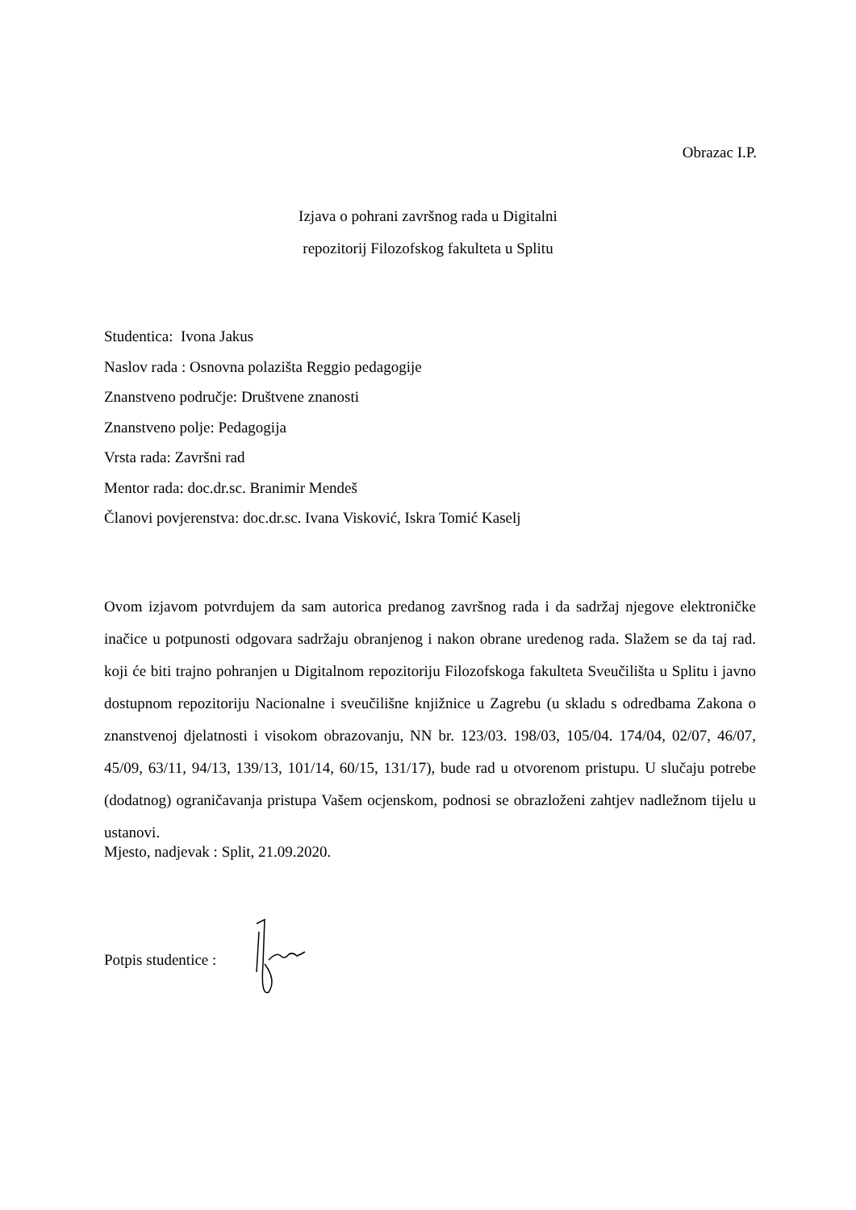Obrazac I.P.
Izjava o pohrani završnog rada u Digitalni
repozitorij Filozofskog fakulteta u Splitu
Studentica: Ivona Jakus
Naslov rada : Osnovna polazišta Reggio pedagogije
Znanstveno područje: Društvene znanosti
Znanstveno polje: Pedagogija
Vrsta rada: Završni rad
Mentor rada: doc.dr.sc. Branimir Mendeš
Članovi povjerenstva: doc.dr.sc. Ivana Visković, Iskra Tomić Kaselj
Ovom izjavom potvrdujem da sam autorica predanog završnog rada i da sadržaj njegove elektroničke inačice u potpunosti odgovara sadržaju obranjenog i nakon obrane uredenog rada. Slažem se da taj rad. koji će biti trajno pohranjen u Digitalnom repozitoriju Filozofskoga fakulteta Sveučilišta u Splitu i javno dostupnom repozitoriju Nacionalne i sveučilišne knjižnice u Zagrebu (u skladu s odredbama Zakona o znanstvenoj djelatnosti i visokom obrazovanju, NN br. 123/03. 198/03, 105/04. 174/04, 02/07, 46/07, 45/09, 63/11, 94/13, 139/13, 101/14, 60/15, 131/17), bude rad u otvorenom pristupu. U slučaju potrebe (dodatnog) ograničavanja pristupa Vašem ocjenskom, podnosi se obrazloženi zahtjev nadležnom tijelu u ustanovi.
Mjesto, nadjevak : Split, 21.09.2020.
Potpis studentice :